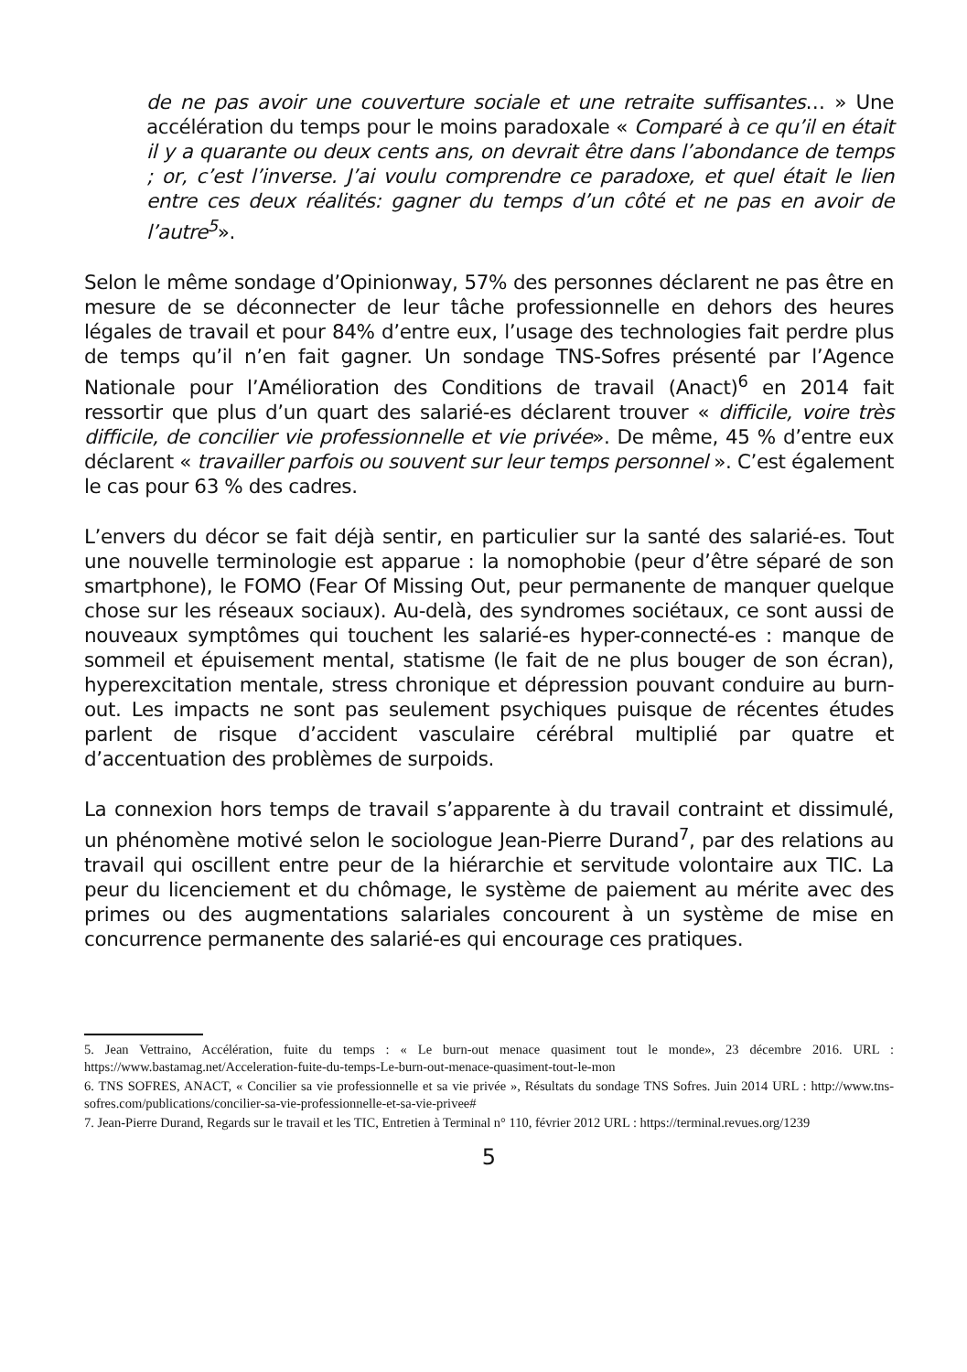de ne pas avoir une couverture sociale et une retraite suffisantes… » Une accélération du temps pour le moins paradoxale « Comparé à ce qu’il en était il y a quarante ou deux cents ans, on devrait être dans l’abondance de temps ; or, c’est l’inverse. J’ai voulu comprendre ce paradoxe, et quel était le lien entre ces deux réalités: gagner du temps d’un côté et ne pas en avoir de l’autre<sup>5</sup>».
Selon le même sondage d’Opinionway, 57% des personnes déclarent ne pas être en mesure de se déconnecter de leur tâche professionnelle en dehors des heures légales de travail et pour 84% d’entre eux, l’usage des technologies fait perdre plus de temps qu’il n’en fait gagner. Un sondage TNS-Sofres présenté par l’Agence Nationale pour l’Amélioration des Conditions de travail (Anact)<sup>6</sup> en 2014 fait ressortir que plus d’un quart des salarié-es déclarent trouver « difficile, voire très difficile, de concilier vie professionnelle et vie privée». De même, 45 % d’entre eux déclarent « travailler parfois ou souvent sur leur temps personnel ». C’est également le cas pour 63 % des cadres.
L’envers du décor se fait déjà sentir, en particulier sur la santé des salarié-es. Tout une nouvelle terminologie est apparue : la nomophobie (peur d’être séparé de son smartphone), le FOMO (Fear Of Missing Out, peur permanente de manquer quelque chose sur les réseaux sociaux). Au-delà, des syndromes sociétaux, ce sont aussi de nouveaux symptômes qui touchent les salarié-es hyper-connecté-es : manque de sommeil et épuisement mental, statisme (le fait de ne plus bouger de son écran), hyperexcitation mentale, stress chronique et dépression pouvant conduire au burn-out. Les impacts ne sont pas seulement psychiques puisque de récentes études parlent de risque d’accident vasculaire cérébral multiplié par quatre et d’accentuation des problèmes de surpoids.
La connexion hors temps de travail s’apparente à du travail contraint et dissimulé, un phénomène motivé selon le sociologue Jean-Pierre Durand<sup>7</sup>, par des relations au travail qui oscillent entre peur de la hiérarchie et servitude volontaire aux TIC. La peur du licenciement et du chômage, le système de paiement au mérite avec des primes ou des augmentations salariales concourent à un système de mise en concurrence permanente des salarié-es qui encourage ces pratiques.
5. Jean Vettraino, Accélération, fuite du temps : « Le burn-out menace quasiment tout le monde», 23 décembre 2016. URL : https://www.bastamag.net/Acceleration-fuite-du-temps-Le-burn-out-menace-quasiment-tout-le-mon
6. TNS SOFRES, ANACT, « Concilier sa vie professionnelle et sa vie privée », Résultats du sondage TNS Sofres. Juin 2014 URL : http://www.tns-sofres.com/publications/concilier-sa-vie-professionnelle-et-sa-vie-privee#
7. Jean-Pierre Durand, Regards sur le travail et les TIC, Entretien à Terminal n° 110, février 2012 URL : https://terminal.revues.org/1239
5